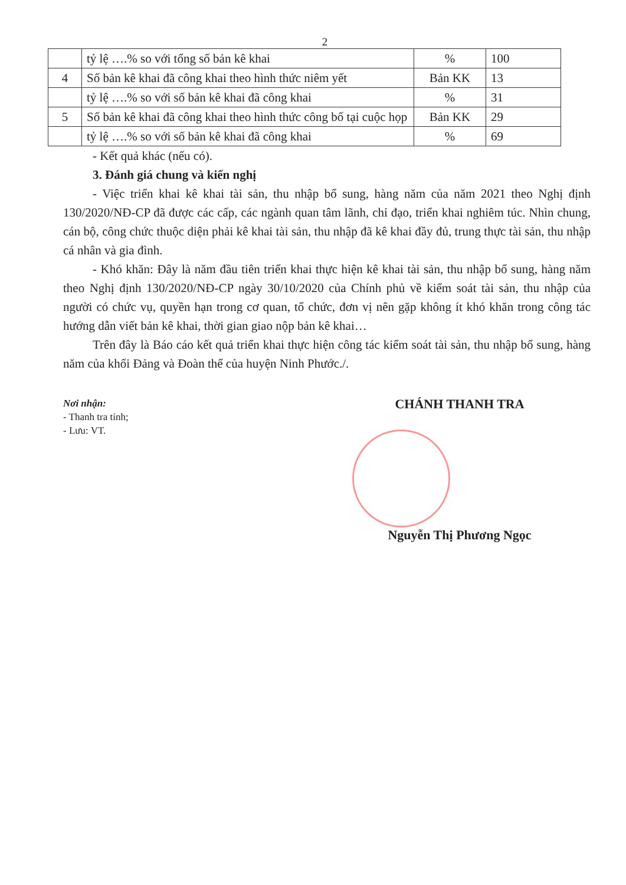2
| | tỷ lệ ….% so với tổng số bản kê khai | % | 100 |
| 4 | Số bản kê khai đã công khai theo hình thức niêm yết | Bản KK | 13 |
| | tỷ lệ ….% so với số bản kê khai đã công khai | % | 31 |
| 5 | Số bản kê khai đã công khai theo hình thức công bố tại cuộc họp | Bản KK | 29 |
| | tỷ lệ ….% so với số bản kê khai đã công khai | % | 69 |
- Kết quả khác (nếu có).
3. Đánh giá chung và kiến nghị
- Việc triển khai kê khai tài sản, thu nhập bổ sung, hàng năm của năm 2021 theo Nghị định 130/2020/NĐ-CP đã được các cấp, các ngành quan tâm lãnh, chỉ đạo, triển khai nghiêm túc. Nhìn chung, cán bộ, công chức thuộc diện phải kê khai tài sản, thu nhập đã kê khai đầy đủ, trung thực tài sản, thu nhập cá nhân và gia đình.
- Khó khăn: Đây là năm đầu tiên triển khai thực hiện kê khai tài sản, thu nhập bổ sung, hàng năm theo Nghị định 130/2020/NĐ-CP ngày 30/10/2020 của Chính phủ về kiểm soát tài sản, thu nhập của người có chức vụ, quyền hạn trong cơ quan, tổ chức, đơn vị nên gặp không ít khó khăn trong công tác hướng dẫn viết bản kê khai, thời gian giao nộp bản kê khai…
Trên đây là Báo cáo kết quả triển khai thực hiện công tác kiểm soát tài sản, thu nhập bổ sung, hàng năm của khối Đảng và Đoàn thể của huyện Ninh Phước./.
Nơi nhận:
- Thanh tra tỉnh;
- Lưu: VT.
CHÁNH THANH TRA
Nguyễn Thị Phương Ngọc